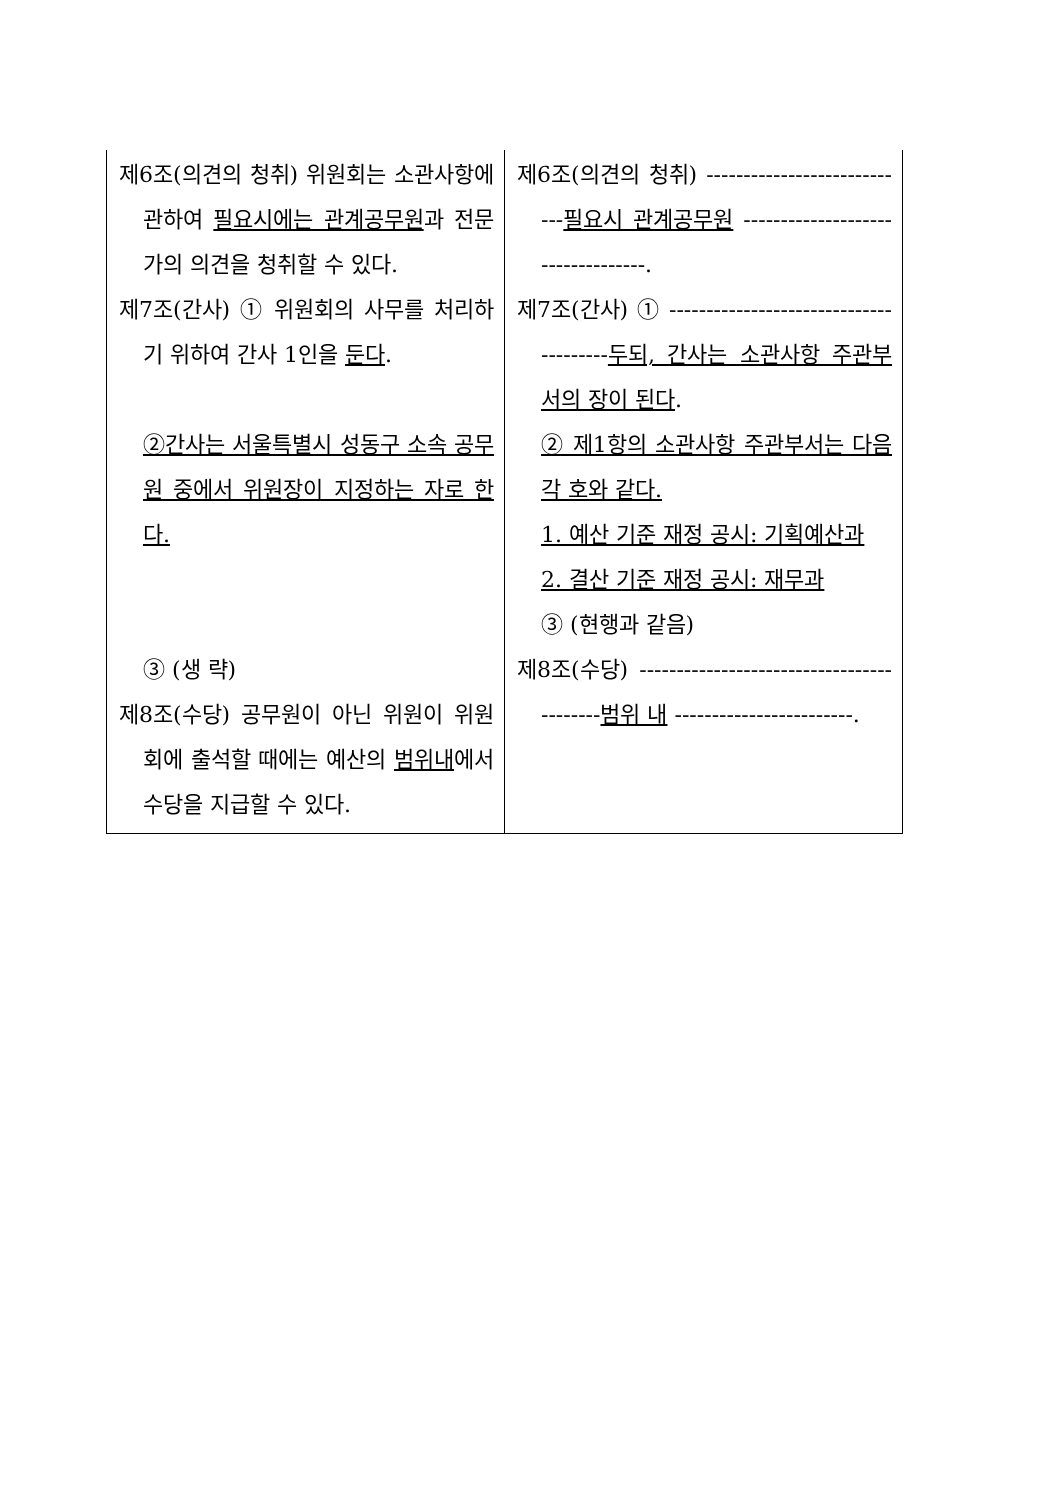| 제6조(의견의 청취) 위원회는 소관사항에 관하여 필요시에는 관계공무원 과 전문가의 의견을 청취할 수 있다. 제7조(간사) ① 위원회의 사무를 처리하기 위하여 간사 1인을 둔다 . ②간사는 서울특별시 성동구 소속 공무원 중에서 위원장이 지정하는 자로 한다. ③ (생 략) 제8조(수당) 공무원이 아닌 위원이 위원회에 출석할 때에는 예산의 범위내 에서 수당을 지급할 수 있다. | 제6조(의견의 청취) ---------------------------- 필요시 관계공무원 ----------------------------------. 제7조(간사) ① --------------------------------------- 두되, 간사는 소관사항 주관부서의 장이 된다 . ② 제1항의 소관사항 주관부서는 다음 각 호와 같다. 1. 예산 기준 재정 공시: 기획예산과 2. 결산 기준 재정 공시: 재무과 ③ (현행과 같음) 제8조(수당) ------------------------------------------ 범위 내 ------------------------. |